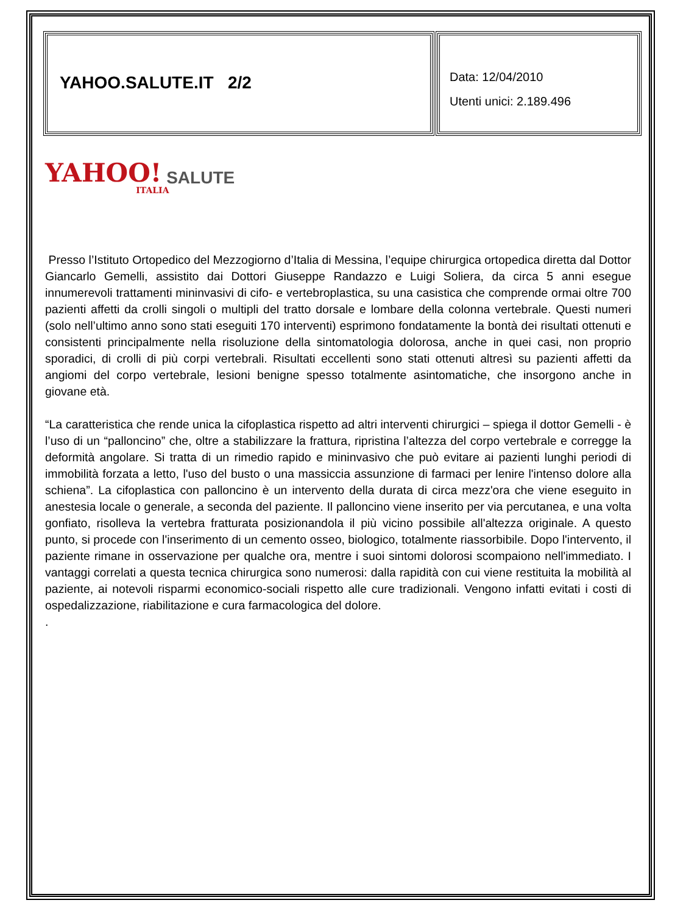YAHOO.SALUTE.IT 2/2
Data: 12/04/2010
Utenti unici: 2.189.496
YAHOO! SALUTE ITALIA
Presso l’Istituto Ortopedico del Mezzogiorno d’Italia di Messina, l’equipe chirurgica ortopedica diretta dal Dottor Giancarlo Gemelli, assistito dai Dottori Giuseppe Randazzo e Luigi Soliera, da circa 5 anni esegue innumerevoli trattamenti mininvasivi di cifo- e vertebroplastica, su una casistica che comprende ormai oltre 700 pazienti affetti da crolli singoli o multipli del tratto dorsale e lombare della colonna vertebrale. Questi numeri (solo nell’ultimo anno sono stati eseguiti 170 interventi) esprimono fondatamente la bontà dei risultati ottenuti e consistenti principalmente nella risoluzione della sintomatologia dolorosa, anche in quei casi, non proprio sporadici, di crolli di più corpi vertebrali. Risultati eccellenti sono stati ottenuti altresì su pazienti affetti da angiomi del corpo vertebrale, lesioni benigne spesso totalmente asintomatiche, che insorgono anche in giovane età.
“La caratteristica che rende unica la cifoplastica rispetto ad altri interventi chirurgici – spiega il dottor Gemelli - è l’uso di un “palloncino” che, oltre a stabilizzare la frattura, ripristina l’altezza del corpo vertebrale e corregge la deformità angolare. Si tratta di un rimedio rapido e mininvasivo che può evitare ai pazienti lunghi periodi di immobilità forzata a letto, l'uso del busto o una massiccia assunzione di farmaci per lenire l'intenso dolore alla schiena”. La cifoplastica con palloncino è un intervento della durata di circa mezz'ora che viene eseguito in anestesia locale o generale, a seconda del paziente. Il palloncino viene inserito per via percutanea, e una volta gonfiato, risolleva la vertebra fratturata posizionandola il più vicino possibile all'altezza originale. A questo punto, si procede con l'inserimento di un cemento osseo, biologico, totalmente riassorbibile. Dopo l'intervento, il paziente rimane in osservazione per qualche ora, mentre i suoi sintomi dolorosi scompaiono nell'immediato. I vantaggi correlati a questa tecnica chirurgica sono numerosi: dalla rapidità con cui viene restituita la mobilità al paziente, ai notevoli risparmi economico-sociali rispetto alle cure tradizionali. Vengono infatti evitati i costi di ospedalizzazione, riabilitazione e cura farmacologica del dolore.
.